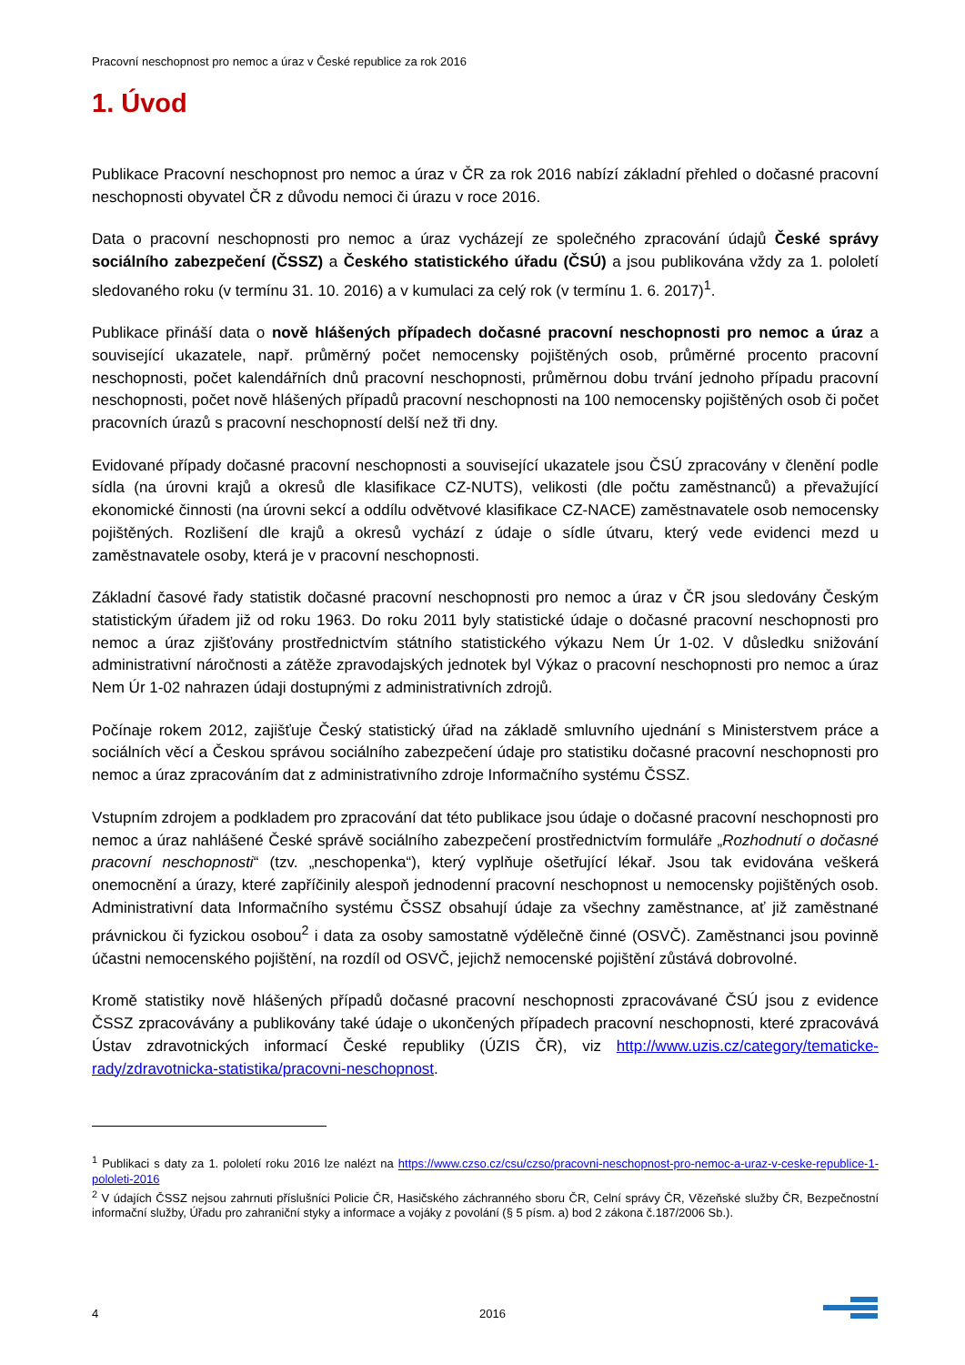Pracovní neschopnost pro nemoc a úraz v České republice za rok 2016
1. Úvod
Publikace Pracovní neschopnost pro nemoc a úraz v ČR za rok 2016 nabízí základní přehled o dočasné pracovní neschopnosti obyvatel ČR z důvodu nemoci či úrazu v roce 2016.
Data o pracovní neschopnosti pro nemoc a úraz vycházejí ze společného zpracování údajů České správy sociálního zabezpečení (ČSSZ) a Českého statistického úřadu (ČSÚ) a jsou publikována vždy za 1. pololetí sledovaného roku (v termínu 31. 10. 2016) a v kumulaci za celý rok (v termínu 1. 6. 2017)<sup>1</sup>.
Publikace přináší data o nově hlášených případech dočasné pracovní neschopnosti pro nemoc a úraz a související ukazatele, např. průměrný počet nemocensky pojištěných osob, průměrné procento pracovní neschopnosti, počet kalendářních dnů pracovní neschopnosti, průměrnou dobu trvání jednoho případu pracovní neschopnosti, počet nově hlášených případů pracovní neschopnosti na 100 nemocensky pojištěných osob či počet pracovních úrazů s pracovní neschopností delší než tři dny.
Evidované případy dočasné pracovní neschopnosti a související ukazatele jsou ČSÚ zpracovány v členění podle sídla (na úrovni krajů a okresů dle klasifikace CZ-NUTS), velikosti (dle počtu zaměstnanců) a převažující ekonomické činnosti (na úrovni sekcí a oddílu odvětvové klasifikace CZ-NACE) zaměstnavatele osob nemocensky pojištěných. Rozlišení dle krajů a okresů vychází z údaje o sídle útvaru, který vede evidenci mezd u zaměstnavatele osoby, která je v pracovní neschopnosti.
Základní časové řady statistik dočasné pracovní neschopnosti pro nemoc a úraz v ČR jsou sledovány Českým statistickým úřadem již od roku 1963. Do roku 2011 byly statistické údaje o dočasné pracovní neschopnosti pro nemoc a úraz zjišťovány prostřednictvím státního statistického výkazu Nem Úr 1-02. V důsledku snižování administrativní náročnosti a zátěže zpravodajských jednotek byl Výkaz o pracovní neschopnosti pro nemoc a úraz Nem Úr 1-02 nahrazen údaji dostupnými z administrativních zdrojů.
Počínaje rokem 2012, zajišťuje Český statistický úřad na základě smluvního ujednání s Ministerstvem práce a sociálních věcí a Českou správou sociálního zabezpečení údaje pro statistiku dočasné pracovní neschopnosti pro nemoc a úraz zpracováním dat z administrativního zdroje Informačního systému ČSSZ.
Vstupním zdrojem a podkladem pro zpracování dat této publikace jsou údaje o dočasné pracovní neschopnosti pro nemoc a úraz nahlášené České správě sociálního zabezpečení prostřednictvím formuláře „Rozhodnutí o dočasné pracovní neschopnosti“ (tzv. „neschopenka“), který vyplňuje ošetřující lékař. Jsou tak evidována veškerá onemocnění a úrazy, které zapříčinily alespoň jednodenní pracovní neschopnost u nemocensky pojištěných osob. Administrativní data Informačního systému ČSSZ obsahují údaje za všechny zaměstnance, ať již zaměstnané právnickou či fyzickou osobou<sup>2</sup> i data za osoby samostatně výdělečně činné (OSVČ). Zaměstnanci jsou povinně účastni nemocenského pojištění, na rozdíl od OSVČ, jejichž nemocenské pojištění zůstává dobrovolné.
Kromě statistiky nově hlášených případů dočasné pracovní neschopnosti zpracovávané ČSÚ jsou z evidence ČSSZ zpracovávány a publikovány také údaje o ukončených případech pracovní neschopnosti, které zpracovává Ústav zdravotnických informací České republiky (ÚZIS ČR), viz http://www.uzis.cz/category/tematicke-rady/zdravotnicka-statistika/pracovni-neschopnost.
<sup>1</sup> Publikaci s daty za 1. pololetí roku 2016 lze nalézt na https://www.czso.cz/csu/czso/pracovni-neschopnost-pro-nemoc-a-uraz-v-ceske-republice-1-pololeti-2016
<sup>2</sup> V údajích ČSSZ nejsou zahrnuti příslušníci Policie ČR, Hasičského záchranného sboru ČR, Celní správy ČR, Vězeňské služby ČR, Bezpečnostní informační služby, Úřadu pro zahraniční styky a informace a vojáky z povolání (§ 5 písm. a) bod 2 zákona č.187/2006 Sb.).
4 2016